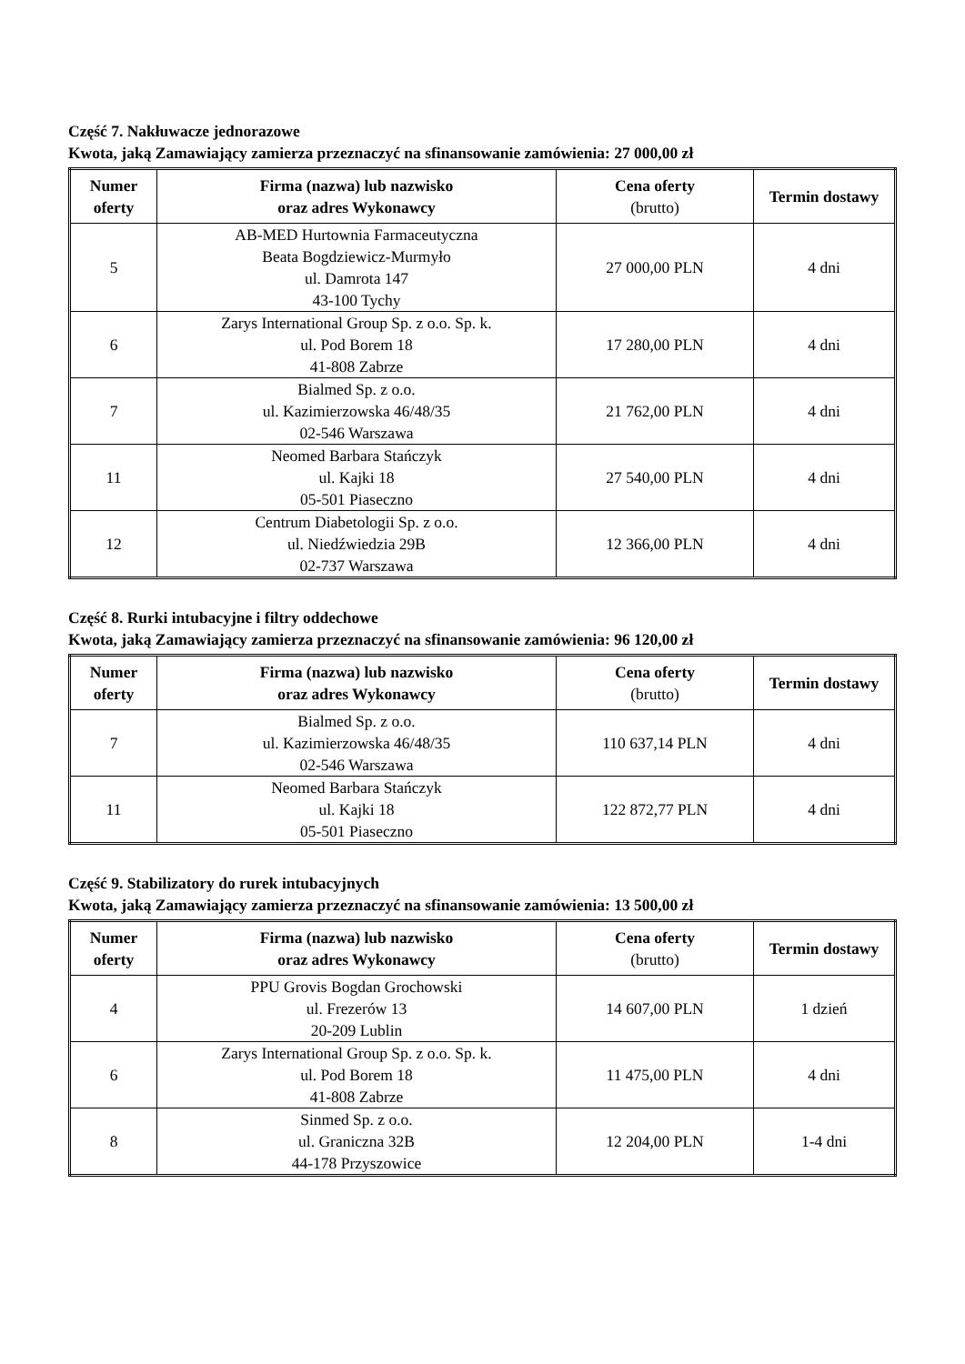Część 7. Nakłuwacze jednorazowe
Kwota, jaką Zamawiający zamierza przeznaczyć na sfinansowanie zamówienia: 27 000,00 zł
| Numer oferty | Firma (nazwa) lub nazwisko oraz adres Wykonawcy | Cena oferty (brutto) | Termin dostawy |
| --- | --- | --- | --- |
| 5 | AB-MED Hurtownia Farmaceutyczna Beata Bogdziewicz-Murmyło ul. Damrota 147 43-100 Tychy | 27 000,00 PLN | 4 dni |
| 6 | Zarys International Group Sp. z o.o. Sp. k. ul. Pod Borem 18 41-808 Zabrze | 17 280,00 PLN | 4 dni |
| 7 | Bialmed Sp. z o.o. ul. Kazimierzowska 46/48/35 02-546 Warszawa | 21 762,00 PLN | 4 dni |
| 11 | Neomed Barbara Stańczyk ul. Kajki 18 05-501 Piaseczno | 27 540,00 PLN | 4 dni |
| 12 | Centrum Diabetologii Sp. z o.o. ul. Niedźwiedzia 29B 02-737 Warszawa | 12 366,00 PLN | 4 dni |
Część 8. Rurki intubacyjne i filtry oddechowe
Kwota, jaką Zamawiający zamierza przeznaczyć na sfinansowanie zamówienia: 96 120,00 zł
| Numer oferty | Firma (nazwa) lub nazwisko oraz adres Wykonawcy | Cena oferty (brutto) | Termin dostawy |
| --- | --- | --- | --- |
| 7 | Bialmed Sp. z o.o. ul. Kazimierzowska 46/48/35 02-546 Warszawa | 110 637,14 PLN | 4 dni |
| 11 | Neomed Barbara Stańczyk ul. Kajki 18 05-501 Piaseczno | 122 872,77 PLN | 4 dni |
Część 9. Stabilizatory do rurek intubacyjnych
Kwota, jaką Zamawiający zamierza przeznaczyć na sfinansowanie zamówienia: 13 500,00 zł
| Numer oferty | Firma (nazwa) lub nazwisko oraz adres Wykonawcy | Cena oferty (brutto) | Termin dostawy |
| --- | --- | --- | --- |
| 4 | PPU Grovis Bogdan Grochowski ul. Frezerów 13 20-209 Lublin | 14 607,00 PLN | 1 dzień |
| 6 | Zarys International Group Sp. z o.o. Sp. k. ul. Pod Borem 18 41-808 Zabrze | 11 475,00 PLN | 4 dni |
| 8 | Sinmed Sp. z o.o. ul. Graniczna 32B 44-178 Przyszowice | 12 204,00 PLN | 1-4 dni |